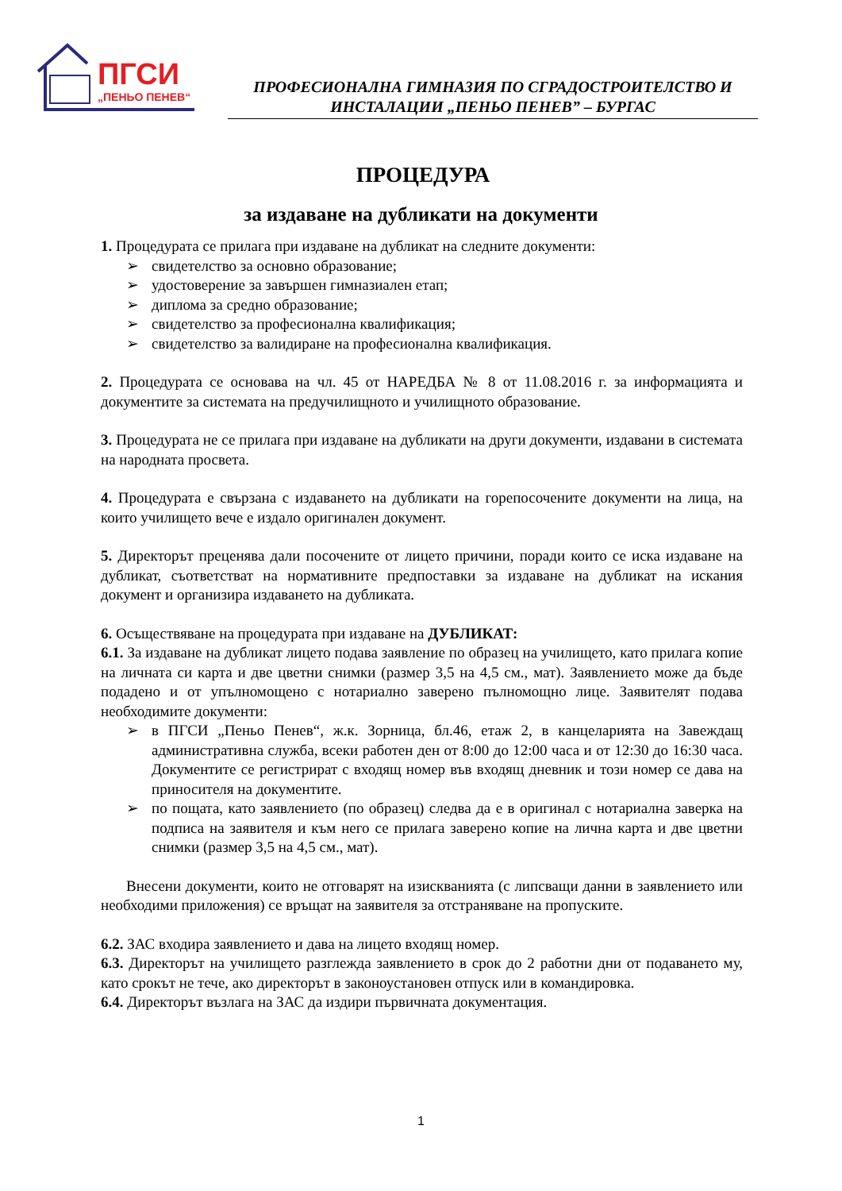ПГСИ
„ПЕНЬО ПЕНЕВ“
ПРОФЕСИОНАЛНА ГИМНАЗИЯ ПО СГРАДОСТРОИТЕЛСТВО И
ИНСТАЛАЦИИ „ПЕНЬО ПЕНЕВ” – БУРГАС
ПРОЦЕДУРА
за издаване на дубликати на документи
1. Процедурата се прилага при издаване на дубликат на следните документи:
➢ свидетелство за основно образование;
➢ удостоверение за завършен гимназиален етап;
➢ диплома за средно образование;
➢ свидетелство за професионална квалификация;
➢ свидетелство за валидиране на професионална квалификация.
2. Процедурата се основава на чл. 45 от НАРЕДБА № 8 от 11.08.2016 г. за информацията и документите за системата на предучилищното и училищното образование.
3. Процедурата не се прилага при издаване на дубликати на други документи, издавани в системата на народната просвета.
4. Процедурата е свързана с издаването на дубликати на горепосочените документи на лица, на които училището вече е издало оригинален документ.
5. Директорът преценява дали посочените от лицето причини, поради които се иска издаване на дубликат, съответстват на нормативните предпоставки за издаване на дубликат на искания документ и организира издаването на дубликата.
6. Осъществяване на процедурата при издаване на ДУБЛИКАТ:
6.1. За издаване на дубликат лицето подава заявление по образец на училището, като прилага копие на личната си карта и две цветни снимки (размер 3,5 на 4,5 см., мат). Заявлението може да бъде подадено и от упълномощено с нотариално заверено пълномощно лице. Заявителят подава необходимите документи:
➢ в ПГСИ „Пеньо Пенев“, ж.к. Зорница, бл.46, етаж 2, в канцеларията на Завеждащ административна служба, всеки работен ден от 8:00 до 12:00 часа и от 12:30 до 16:30 часа. Документите се регистрират с входящ номер във входящ дневник и този номер се дава на приносителя на документите.
➢ по пощата, като заявлението (по образец) следва да е в оригинал с нотариална заверка на подписа на заявителя и към него се прилага заверено копие на лична карта и две цветни снимки (размер 3,5 на 4,5 см., мат).
Внесени документи, които не отговарят на изискванията (с липсващи данни в заявлението или необходими приложения) се връщат на заявителя за отстраняване на пропуските.
6.2. ЗАС входира заявлението и дава на лицето входящ номер.
6.3. Директорът на училището разглежда заявлението в срок до 2 работни дни от подаването му, като срокът не тече, ако директорът в законоустановен отпуск или в командировка.
6.4. Директорът възлага на ЗАС да издири първичната документация.
1